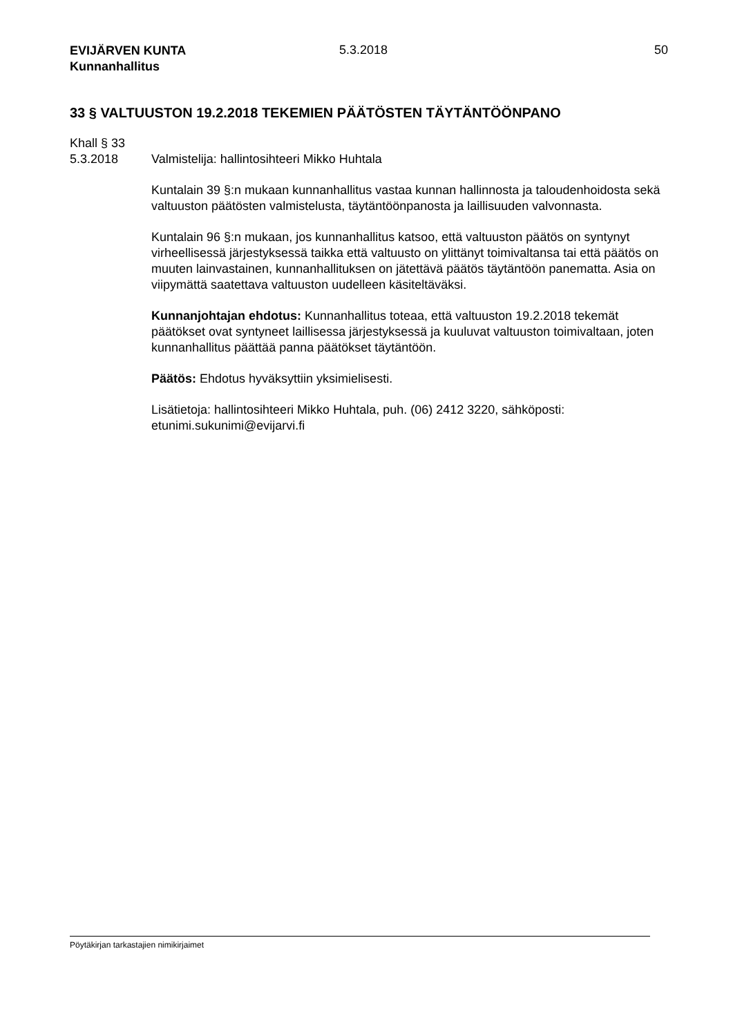EVIJÄRVEN KUNTA
Kunnanhallitus
5.3.2018 50
33 § VALTUUSTON 19.2.2018 TEKEMIEN PÄÄTÖSTEN TÄYTÄNTÖÖNPANO
Khall § 33
5.3.2018 Valmistelija: hallintosihteeri Mikko Huhtala
Kuntalain 39 §:n mukaan kunnanhallitus vastaa kunnan hallinnosta ja taloudenhoidosta sekä valtuuston päätösten valmistelusta, täytäntöönpanosta ja laillisuuden valvonnasta.
Kuntalain 96 §:n mukaan, jos kunnanhallitus katsoo, että valtuuston päätös on syntynyt virheellisessä järjestyksessä taikka että valtuusto on ylittänyt toimivaltansa tai että päätös on muuten lainvastainen, kunnanhallituksen on jätettävä päätös täytäntöön panematta. Asia on viipymättä saatettava valtuuston uudelleen käsiteltäväksi.
Kunnanjohtajan ehdotus: Kunnanhallitus toteaa, että valtuuston 19.2.2018 tekemät päätökset ovat syntyneet laillisessa järjestyksessä ja kuuluvat valtuuston toimivaltaan, joten kunnanhallitus päättää panna päätökset täytäntöön.
Päätös: Ehdotus hyväksyttiin yksimielisesti.
Lisätietoja: hallintosihteeri Mikko Huhtala, puh. (06) 2412 3220, sähköposti: etunimi.sukunimi@evijarvi.fi
Pöytäkirjan tarkastajien nimikirjaimet